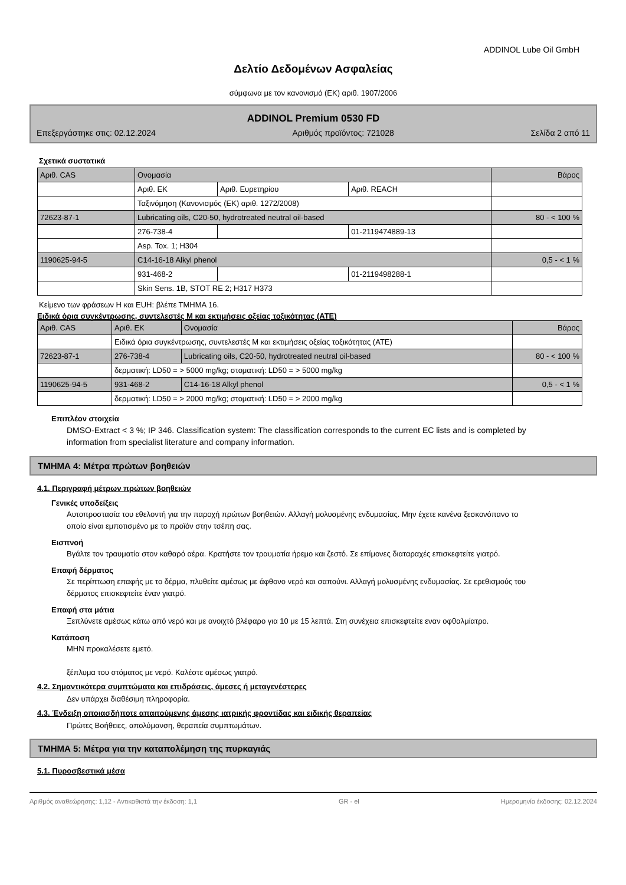ADDINOL Lube Oil GmbH
Δελτίο Δεδομένων Ασφαλείας
σύμφωνα με τον κανονισμό (ΕΚ) αριθ. 1907/2006
ADDINOL Premium 0530 FD
Επεξεργάστηκε στις: 02.12.2024 Αριθμός προϊόντος: 721028 Σελίδα 2 από 11
Σχετικά συστατικά
| Αριθ. CAS | Ονομασία | | | Βάρος |
| | Αριθ. ΕΚ | Αριθ. Ευρετηρίου | Αριθ. REACH | |
| | Ταξινόμηση (Κανονισμός (ΕΚ) αριθ. 1272/2008) | | | |
| 72623-87-1 | Lubricating oils, C20-50, hydrotreated neutral oil-based | | | 80 - < 100 % |
| | 276-738-4 | | 01-2119474889-13 | |
| | Asp. Tox. 1; H304 | | | |
| 1190625-94-5 | C14-16-18 Alkyl phenol | | | 0,5 - < 1 % |
| | 931-468-2 | | 01-2119498288-1 | |
| | Skin Sens. 1B, STOT RE 2; H317 H373 | | | |
Κείμενο των φράσεων H και EUH: βλέπε ΤΜΗΜΑ 16.
Ειδικά όρια συγκέντρωσης, συντελεστές Μ και εκτιμήσεις οξείας τοξικότητας (ATE)
| Αριθ. CAS | Αριθ. ΕΚ | Ονομασία | Βάρος |
| | Ειδικά όρια συγκέντρωσης, συντελεστές Μ και εκτιμήσεις οξείας τοξικότητας (ATE) | | |
| 72623-87-1 | 276-738-4 | Lubricating oils, C20-50, hydrotreated neutral oil-based | 80 - < 100 % |
| | δερματική: LD50 = > 5000 mg/kg; στοματική: LD50 = > 5000 mg/kg | | |
| 1190625-94-5 | 931-468-2 | C14-16-18 Alkyl phenol | 0,5 - < 1 % |
| | δερματική: LD50 = > 2000 mg/kg; στοματική: LD50 = > 2000 mg/kg | | |
Επιπλέον στοιχεία
DMSO-Extract < 3 %; IP 346. Classification system: The classification corresponds to the current EC lists and is completed by information from specialist literature and company information.
ΤΜΗΜΑ 4: Μέτρα πρώτων βοηθειών
4.1. Περιγραφή μέτρων πρώτων βοηθειών
Γενικές υποδείξεις
Αυτοπροστασία του εθελοντή για την παροχή πρώτων βοηθειών. Αλλαγή μολυσμένης ενδυμασίας. Μην έχετε κανένα ξεσκονόπανο το οποίο είναι εμποτισμένο με το προϊόν στην τσέπη σας.
Εισπνοή
Βγάλτε τον τραυματία στον καθαρό αέρα. Κρατήστε τον τραυματία ήρεμο και ζεστό. Σε επίμονες διαταραχές επισκεφτείτε γιατρό.
Επαφή δέρματος
Σε περίπτωση επαφής με το δέρμα, πλυθείτε αμέσως με άφθονο νερό και σαπούνι. Αλλαγή μολυσμένης ενδυμασίας. Σε ερεθισμούς του δέρματος επισκεφτείτε έναν γιατρό.
Επαφή στα μάτια
Ξεπλύνετε αμέσως κάτω από νερό και με ανοιχτό βλέφαρο για 10 με 15 λεπτά. Στη συνέχεια επισκεφτείτε εναν οφθαλμίατρο.
Κατάποση
ΜΗΝ προκαλέσετε εμετό.
ξέπλυμα του στόματος με νερό. Καλέστε αμέσως γιατρό.
4.2. Σημαντικότερα συμπτώματα και επιδράσεις, άμεσες ή μεταγενέστερες
Δεν υπάρχει διαθέσιμη πληροφορία.
4.3. Ένδειξη οποιασδήποτε απαιτούμενης άμεσης ιατρικής φροντίδας και ειδικής θεραπείας
Πρώτες Βοήθειες, απολύμανση, θεραπεία συμπτωμάτων.
ΤΜΗΜΑ 5: Μέτρα για την καταπολέμηση της πυρκαγιάς
5.1. Πυροσβεστικά μέσα
Αριθμός αναθεώρησης: 1,12 - Αντικαθιστά την έκδοση: 1,1 GR - el Ημερομηνία έκδοσης: 02.12.2024